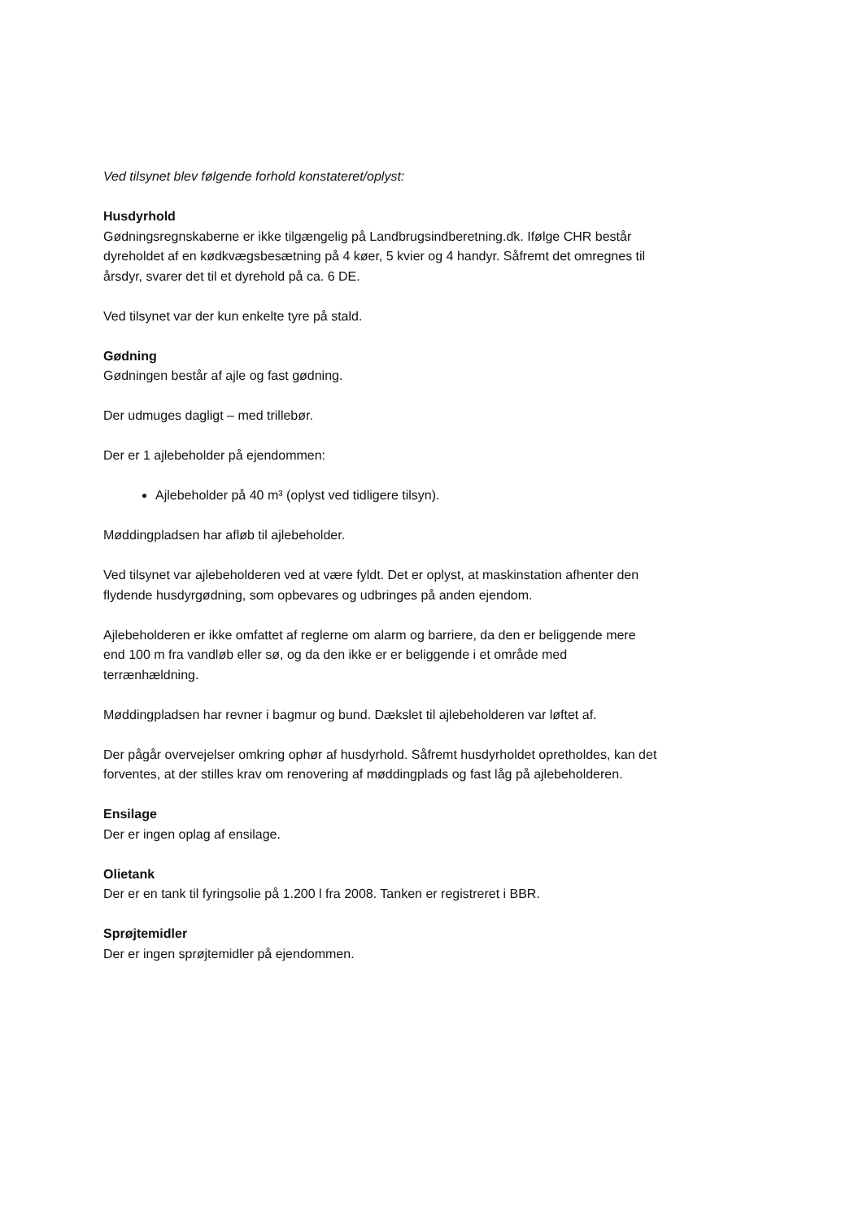Ved tilsynet blev følgende forhold konstateret/oplyst:
Husdyrhold
Gødningsregnskaberne er ikke tilgængelig på Landbrugsindberetning.dk. Ifølge CHR består dyreholdet af en kødkvægsbesætning på 4 køer, 5 kvier og 4 handyr. Såfremt det omregnes til årsdyr, svarer det til et dyrehold på ca. 6 DE.
Ved tilsynet var der kun enkelte tyre på stald.
Gødning
Gødningen består af ajle og fast gødning.
Der udmuges dagligt – med trillebør.
Der er 1 ajlebeholder på ejendommen:
Ajlebeholder på 40 m³ (oplyst ved tidligere tilsyn).
Møddingpladsen har afløb til ajlebeholder.
Ved tilsynet var ajlebeholderen ved at være fyldt. Det er oplyst, at maskinstation afhenter den flydende husdyrgødning, som opbevares og udbringes på anden ejendom.
Ajlebeholderen er ikke omfattet af reglerne om alarm og barriere, da den er beliggende mere end 100 m fra vandløb eller sø, og da den ikke er er beliggende i et område med terrænhældning.
Møddingpladsen har revner i bagmur og bund. Dækslet til ajlebeholderen var løftet af.
Der pågår overvejelser omkring ophør af husdyrhold. Såfremt husdyrholdet opretholdes, kan det forventes, at der stilles krav om renovering af møddingplads og fast låg på ajlebeholderen.
Ensilage
Der er ingen oplag af ensilage.
Olietank
Der er en tank til fyringsolie på 1.200 l fra 2008. Tanken er registreret i BBR.
Sprøjtemidler
Der er ingen sprøjtemidler på ejendommen.